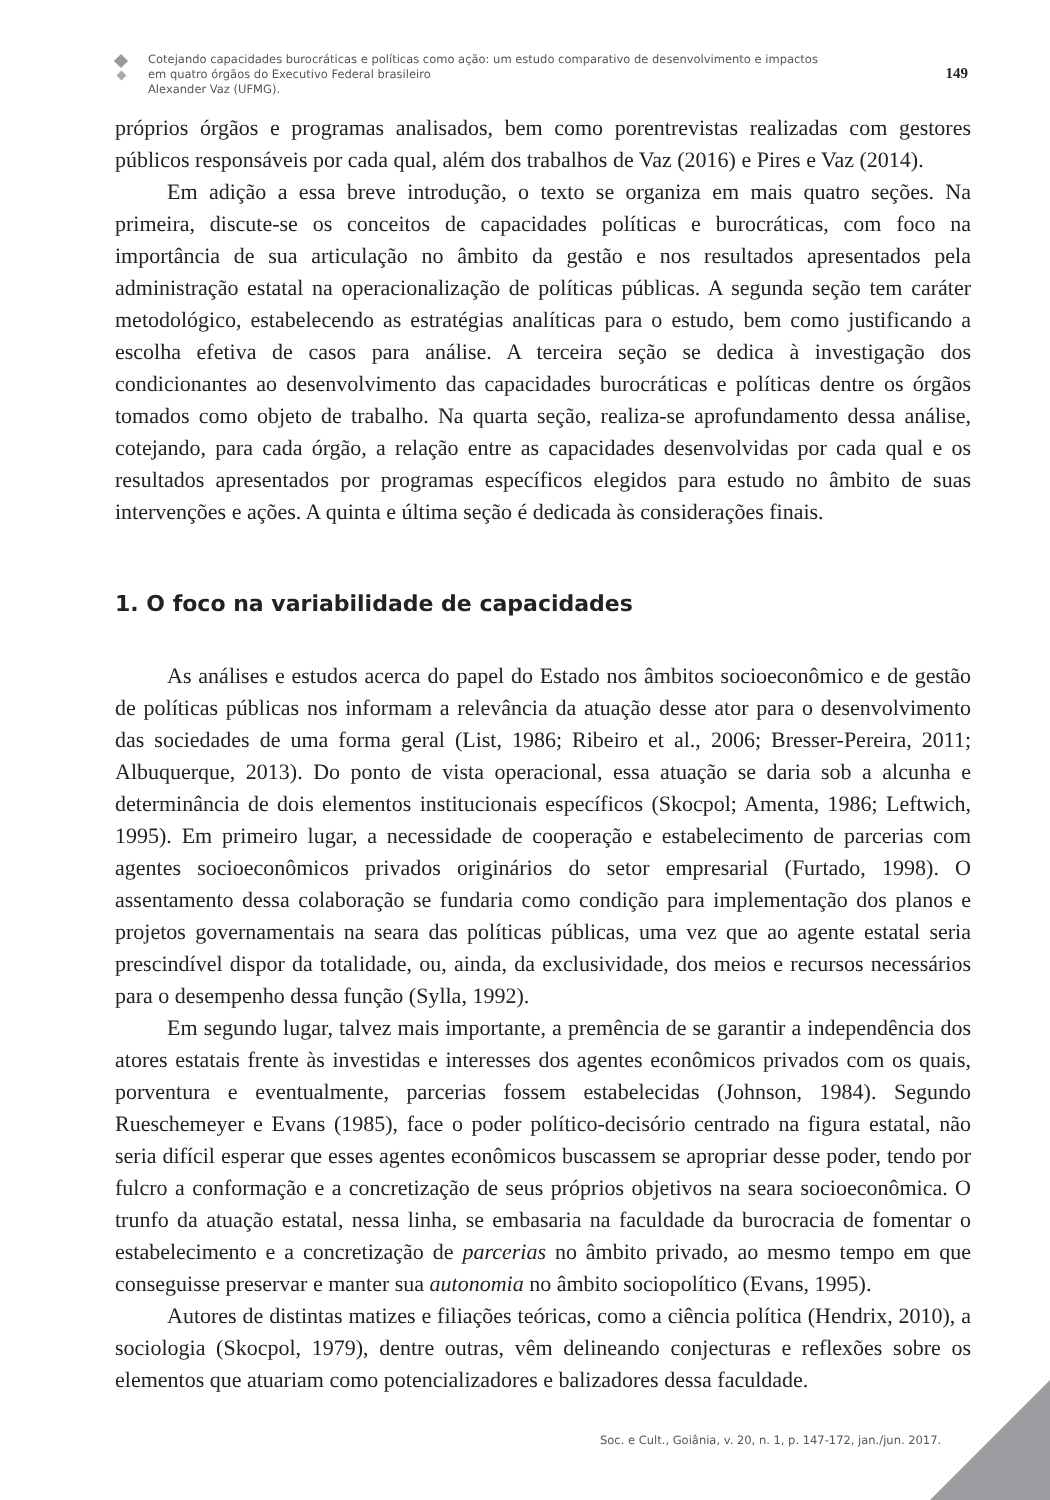Cotejando capacidades burocráticas e políticas como ação: um estudo comparativo de desenvolvimento e impactos
em quatro órgãos do Executivo Federal brasileiro
Alexander Vaz (UFMG).
149
próprios órgãos e programas analisados, bem como porentrevistas realizadas com gestores públicos responsáveis por cada qual, além dos trabalhos de Vaz (2016) e Pires e Vaz (2014).
Em adição a essa breve introdução, o texto se organiza em mais quatro seções. Na primeira, discute-se os conceitos de capacidades políticas e burocráticas, com foco na importância de sua articulação no âmbito da gestão e nos resultados apresentados pela administração estatal na operacionalização de políticas públicas. A segunda seção tem caráter metodológico, estabelecendo as estratégias analíticas para o estudo, bem como justificando a escolha efetiva de casos para análise. A terceira seção se dedica à investigação dos condicionantes ao desenvolvimento das capacidades burocráticas e políticas dentre os órgãos tomados como objeto de trabalho. Na quarta seção, realiza-se aprofundamento dessa análise, cotejando, para cada órgão, a relação entre as capacidades desenvolvidas por cada qual e os resultados apresentados por programas específicos elegidos para estudo no âmbito de suas intervenções e ações. A quinta e última seção é dedicada às considerações finais.
1. O foco na variabilidade de capacidades
As análises e estudos acerca do papel do Estado nos âmbitos socioeconômico e de gestão de políticas públicas nos informam a relevância da atuação desse ator para o desenvolvimento das sociedades de uma forma geral (List, 1986; Ribeiro et al., 2006; Bresser-Pereira, 2011; Albuquerque, 2013). Do ponto de vista operacional, essa atuação se daria sob a alcunha e determinância de dois elementos institucionais específicos (Skocpol; Amenta, 1986; Leftwich, 1995). Em primeiro lugar, a necessidade de cooperação e estabelecimento de parcerias com agentes socioeconômicos privados originários do setor empresarial (Furtado, 1998). O assentamento dessa colaboração se fundaria como condição para implementação dos planos e projetos governamentais na seara das políticas públicas, uma vez que ao agente estatal seria prescindível dispor da totalidade, ou, ainda, da exclusividade, dos meios e recursos necessários para o desempenho dessa função (Sylla, 1992).
Em segundo lugar, talvez mais importante, a premência de se garantir a independência dos atores estatais frente às investidas e interesses dos agentes econômicos privados com os quais, porventura e eventualmente, parcerias fossem estabelecidas (Johnson, 1984). Segundo Rueschemeyer e Evans (1985), face o poder político-decisório centrado na figura estatal, não seria difícil esperar que esses agentes econômicos buscassem se apropriar desse poder, tendo por fulcro a conformação e a concretização de seus próprios objetivos na seara socioeconômica. O trunfo da atuação estatal, nessa linha, se embasaria na faculdade da burocracia de fomentar o estabelecimento e a concretização de parcerias no âmbito privado, ao mesmo tempo em que conseguisse preservar e manter sua autonomia no âmbito sociopolítico (Evans, 1995).
Autores de distintas matizes e filiações teóricas, como a ciência política (Hendrix, 2010), a sociologia (Skocpol, 1979), dentre outras, vêm delineando conjecturas e reflexões sobre os elementos que atuariam como potencializadores e balizadores dessa faculdade.
Soc. e Cult., Goiânia, v. 20, n. 1, p. 147-172, jan./jun. 2017.